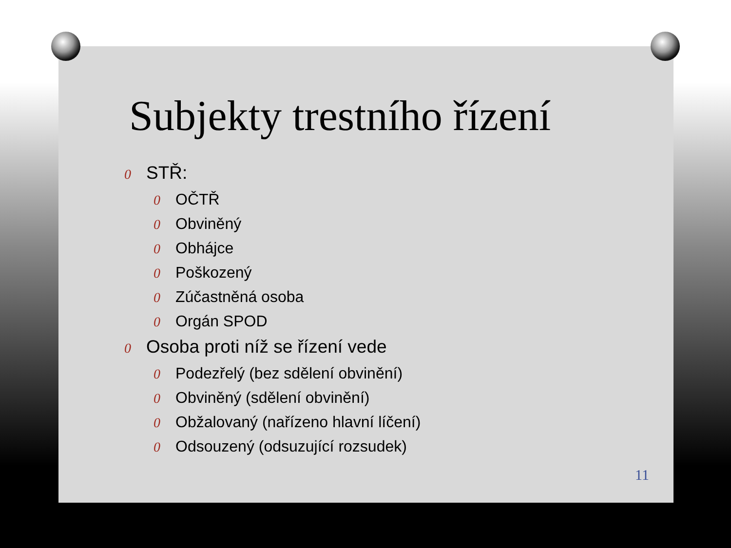Subjekty trestního řízení
0 STŘ:
0 OČTŘ
0 Obviněný
0 Obhájce
0 Poškozený
0 Zúčastněná osoba
0 Orgán SPOD
0 Osoba proti níž se řízení vede
0 Podezřelý (bez sdělení obvinění)
0 Obviněný (sdělení obvinění)
0 Obžalovaný (nařízeno hlavní líčení)
0 Odsouzený (odsuzující rozsudek)
11